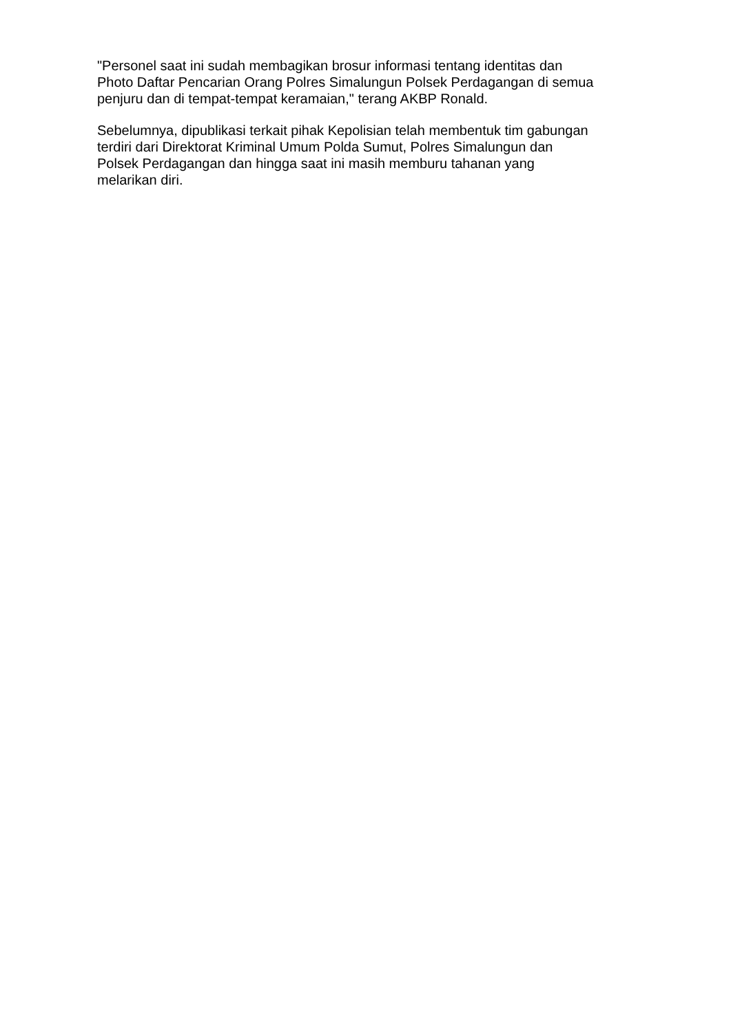"Personel saat ini sudah membagikan brosur informasi tentang identitas dan
Photo Daftar Pencarian Orang Polres Simalungun Polsek Perdagangan di semua
penjuru dan di tempat-tempat keramaian," terang AKBP Ronald.
Sebelumnya, dipublikasi terkait pihak Kepolisian telah membentuk tim gabungan
terdiri dari Direktorat Kriminal Umum Polda Sumut, Polres Simalungun dan
Polsek Perdagangan dan hingga saat ini masih memburu tahanan yang
melarikan diri.